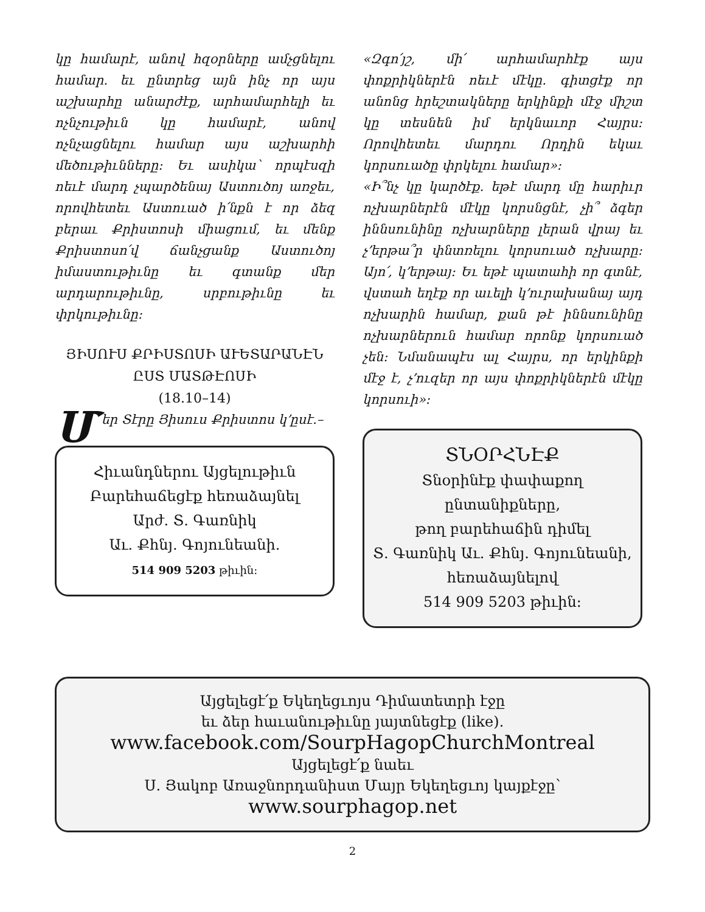կը համարէ, անով հզօրները ամչցնելու համար. եւ ընտրեց այն ինչ որ այս աշխարհը անարժէք, արհամարհելի եւ ոչնչութիւն կը համարէ, անով ոչնչացնելու համար այս աշխարհի մեծութիւնները։ Եւ ասիկա՝ որպէսզի ոեւէ մարդ չպարծենայ Աստուծոյ առջեւ, որովհետեւ Աստուած ի՛նքն է որ ձեզ բերաւ Քրիստոսի միացում, եւ մենք Քրիստոսո՛վ ճանչցանք Աստուծոյ իմաստութիւնը եւ գտանք մեր արդարութիւնը, սրբութիւնը եւ փրկութիւնը։
ՅԻՍՈՒՍ ՔՐԻՍՏՈՍԻ ԱՒԵՏԱՐԱՆԷՆ
ԸՍՏ ՄԱՏԹԷՈՍԻ
(18.10–14)
Մեր Տէրը Յիսուս Քրիստոս կ՚ըսէ.–
Հիւանդներու Այցելութիւն
Բարեհաճեցէք հեռաձայնել
Արժ. Տ. Գառնիկ
Աւ. Քհնյ. Գոյունեանի.
514 909 5203 թիւին։
«Զգո՛յշ, մի՛ արհամարհէք այս փոքրիկներէն ոեւէ մէկը. գիտցէք որ անոնց հրեշտակները երկինքի մէջ միշտ կը տեսնեն իմ երկնաւոր Հայրս։ Որովհետեւ մարդու Որդին եկաւ կորսուածը փրկելու համար»։
«Ի՞նչ կը կարծէք. եթէ մարդ մը հարիւր ոչխարներէն մէկը կորսնցնէ, չի՞ ձգեր իննսունինը ոչխարները լերան վրայ եւ չ՚երթա՞ր փնտռելու կորսուած ոչխարը։ Այո՛, կ՚երթայ։ Եւ եթէ պատահի որ գտնէ, վստահ եղէք որ աւելի կ՚ուրախանայ այդ ոչխարին համար, քան թէ իննսունինը ոչխարներուն համար որոնք կորսուած չեն։ Նմանապէս ալ Հայրս, որ երկինքի մէջ է, չ՚ուզեր որ այս փոքրիկներէն մէկը կորսուի»։
ՏՆՕՐՀՆԷՔ
Տնօրինէք փափաքող
ընտանիքները,
թող բարեհաճին դիմել
Տ. Գառնիկ Աւ. Քհնյ. Գոյունեանի,
հեռաձայնելով
514 909 5203 թիւին։
Այցելեցէ՛ք Եկեղեցւոյս Դիմատետրի էջը
եւ ձեր հաւանութիւնը յայտնեցէք (like).
www.facebook.com/SourpHagopChurchMontreal
Այցելեցէ՛ք նաեւ
Ս. Յակոբ Առաջնորդանիստ Մայր Եկեղեցւոյ կայքէջը՝
www.sourphagop.net
2